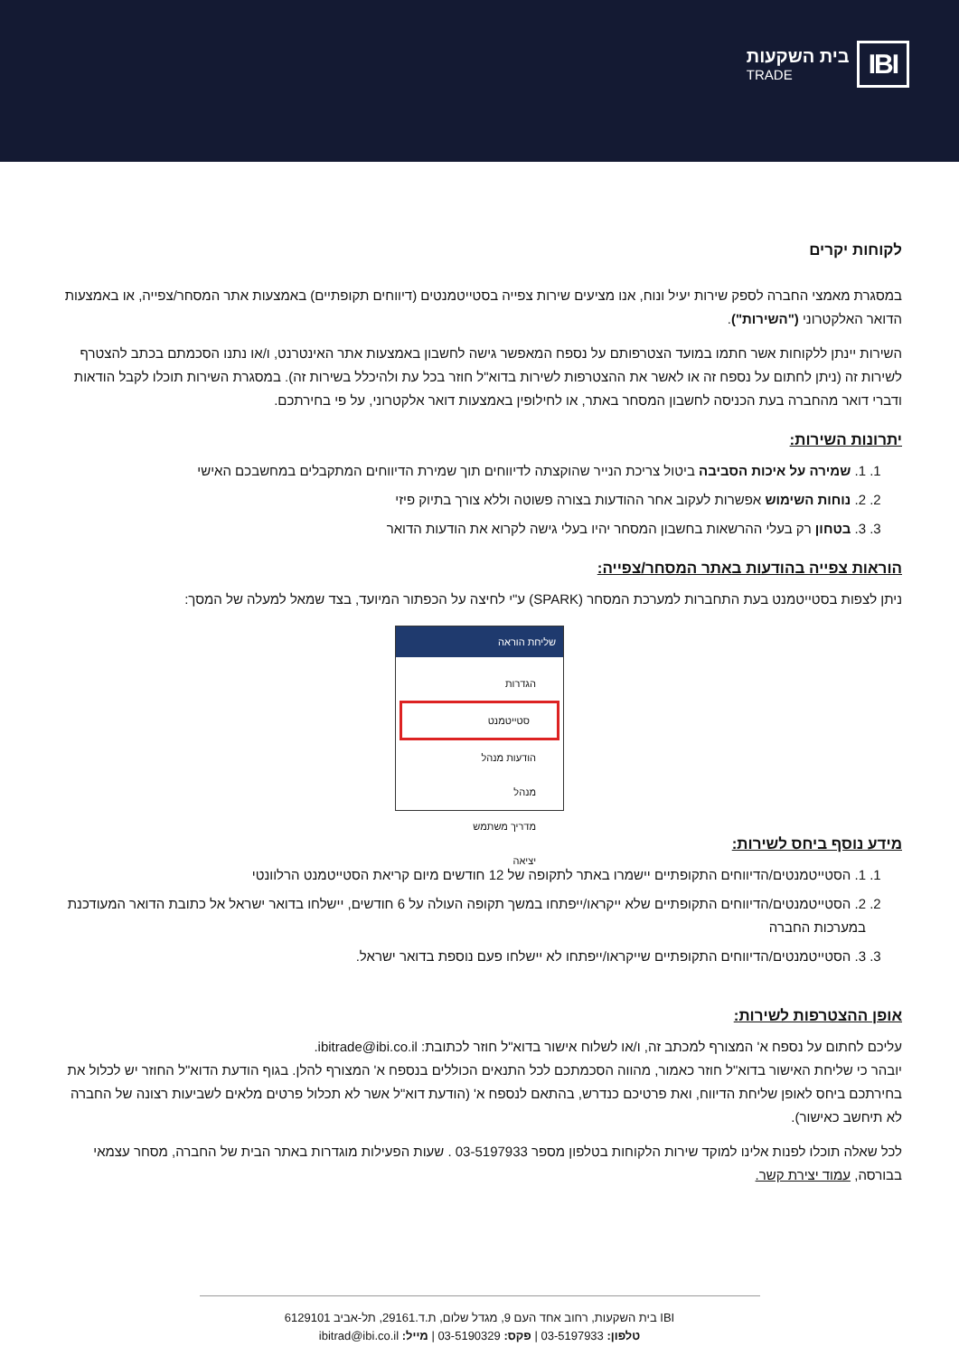IBI
בית השקעות
TRADE
לקוחות יקרים
במסגרת מאמצי החברה לספק שירות יעיל ונוח, אנו מציעים שירות צפייה בסטייטמנטים (דיווחים תקופתיים) באמצעות אתר המסחר/צפייה, או באמצעות הדואר האלקטרוני ("השירות").
השירות יינתן ללקוחות אשר חתמו במועד הצטרפותם על נספח המאפשר גישה לחשבון באמצעות אתר האינטרנט, ו/או נתנו הסכמתם בכתב להצטרף לשירות זה (ניתן לחתום על נספח זה או לאשר את ההצטרפות לשירות בדוא"ל חוזר בכל עת ולהיכלל בשירות זה). במסגרת השירות תוכלו לקבל הודאות ודברי דואר מהחברה בעת הכניסה לחשבון המסחר באתר, או לחילופין באמצעות דואר אלקטרוני, על פי בחירתכם.
יתרונות השירות:
1. 1. שמירה על איכות הסביבה ביטול צריכת הנייר שהוקצתה לדיווחים תוך שמירת הדיווחים המתקבלים במחשבכם האישי
2. 2. נוחות השימוש אפשרות לעקוב אחר ההודעות בצורה פשוטה וללא צורך בתיוק פיזי
3. 3. בטחון רק בעלי ההרשאות בחשבון המסחר יהיו בעלי גישה לקרוא את הודעות הדואר
הוראות צפייה בהודעות באתר המסחר/צפייה:
ניתן לצפות בסטייטמנט בעת התחברות למערכת המסחר (SPARK) ע"י לחיצה על הכפתור המיועד, בצד שמאל למעלה של המסך:
שליחת הוראה
הגדרות
סטייטמנט
הודעות מנהל
מנהל
מדריך משתמש
יציאה
מידע נוסף ביחס לשירות:
1. 1. הסטייטמנטים/הדיווחים התקופתיים יישמרו באתר לתקופה של 12 חודשים מיום קריאת הסטייטמנט הרלוונטי
2. 2. הסטייטמנטים/הדיווחים התקופתיים שלא ייקראו/ייפתחו במשך תקופה העולה על 6 חודשים, יישלחו בדואר ישראל אל כתובת הדואר המעודכנת במערכות החברה
3. 3. הסטייטמנטים/הדיווחים התקופתיים שייקראו/ייפתחו לא יישלחו פעם נוספת בדואר ישראל.
אופן ההצטרפות לשירות:
עליכם לחתום על נספח א' המצורף למכתב זה, ו/או לשלוח אישור בדוא"ל חוזר לכתובת: ibitrade@ibi.co.il.
יובהר כי שליחת האישור בדוא"ל חוזר כאמור, מהווה הסכמתכם לכל התנאים הכוללים בנספח א' המצורף להלן. בגוף הודעת הדוא"ל החוזר יש לכלול את בחירתכם ביחס לאופן שליחת הדיווח, ואת פרטיכם כנדרש, בהתאם לנספח א' (הודעת דוא"ל אשר לא תכלול פרטים מלאים לשביעות רצונה של החברה לא תיחשב כאישור).
לכל שאלה תוכלו לפנות אלינו למוקד שירות הלקוחות בטלפון מספר 03-5197933 . שעות הפעילות מוגדרות באתר הבית של החברה, מסחר עצמאי בבורסה, עמוד יצירת קשר.
IBI בית השקעות, רחוב אחד העם 9, מגדל שלום, ת.ד.29161, תל-אביב 6129101
טלפון: 03-5197933 | פקס: 03-5190329 | מייל: ibitrad@ibi.co.il